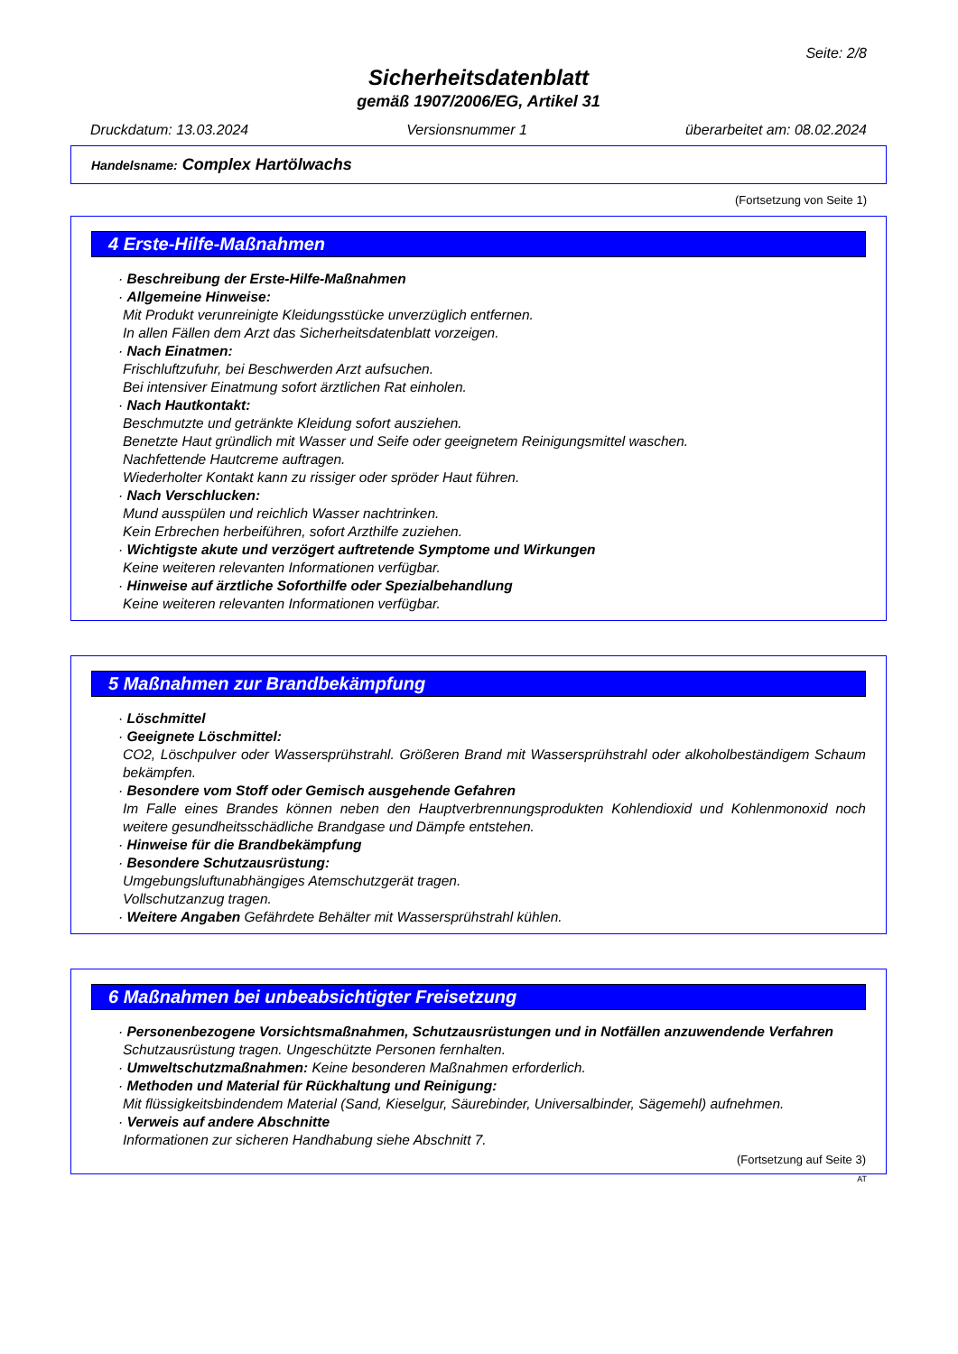Seite: 2/8
Sicherheitsdatenblatt
gemäß 1907/2006/EG, Artikel 31
Druckdatum: 13.03.2024 Versionsnummer 1 überarbeitet am: 08.02.2024
Handelsname: Complex Hartölwachs
(Fortsetzung von Seite 1)
4 Erste-Hilfe-Maßnahmen
· Beschreibung der Erste-Hilfe-Maßnahmen
· Allgemeine Hinweise:
Mit Produkt verunreinigte Kleidungsstücke unverzüglich entfernen.
In allen Fällen dem Arzt das Sicherheitsdatenblatt vorzeigen.
· Nach Einatmen:
Frischluftzufuhr, bei Beschwerden Arzt aufsuchen.
Bei intensiver Einatmung sofort ärztlichen Rat einholen.
· Nach Hautkontakt:
Beschmutzte und getränkte Kleidung sofort ausziehen.
Benetzte Haut gründlich mit Wasser und Seife oder geeignetem Reinigungsmittel waschen.
Nachfettende Hautcreme auftragen.
Wiederholter Kontakt kann zu rissiger oder spröder Haut führen.
· Nach Verschlucken:
Mund ausspülen und reichlich Wasser nachtrinken.
Kein Erbrechen herbeiführen, sofort Arzthilfe zuziehen.
· Wichtigste akute und verzögert auftretende Symptome und Wirkungen
Keine weiteren relevanten Informationen verfügbar.
· Hinweise auf ärztliche Soforthilfe oder Spezialbehandlung
Keine weiteren relevanten Informationen verfügbar.
5 Maßnahmen zur Brandbekämpfung
· Löschmittel
· Geeignete Löschmittel:
CO2, Löschpulver oder Wassersprühstrahl. Größeren Brand mit Wassersprühstrahl oder alkoholbeständigem Schaum bekämpfen.
· Besondere vom Stoff oder Gemisch ausgehende Gefahren
Im Falle eines Brandes können neben den Hauptverbrennungsprodukten Kohlendioxid und Kohlenmonoxid noch weitere gesundheitsschädliche Brandgase und Dämpfe entstehen.
· Hinweise für die Brandbekämpfung
· Besondere Schutzausrüstung:
Umgebungsluftunabhängiges Atemschutzgerät tragen.
Vollschutzanzug tragen.
· Weitere Angaben Gefährdete Behälter mit Wassersprühstrahl kühlen.
6 Maßnahmen bei unbeabsichtigter Freisetzung
· Personenbezogene Vorsichtsmaßnahmen, Schutzausrüstungen und in Notfällen anzuwendende Verfahren
Schutzausrüstung tragen. Ungeschützte Personen fernhalten.
· Umweltschutzmaßnahmen: Keine besonderen Maßnahmen erforderlich.
· Methoden und Material für Rückhaltung und Reinigung:
Mit flüssigkeitsbindendem Material (Sand, Kieselgur, Säurebinder, Universalbinder, Sägemehl) aufnehmen.
· Verweis auf andere Abschnitte
Informationen zur sicheren Handhabung siehe Abschnitt 7.
(Fortsetzung auf Seite 3)
AT